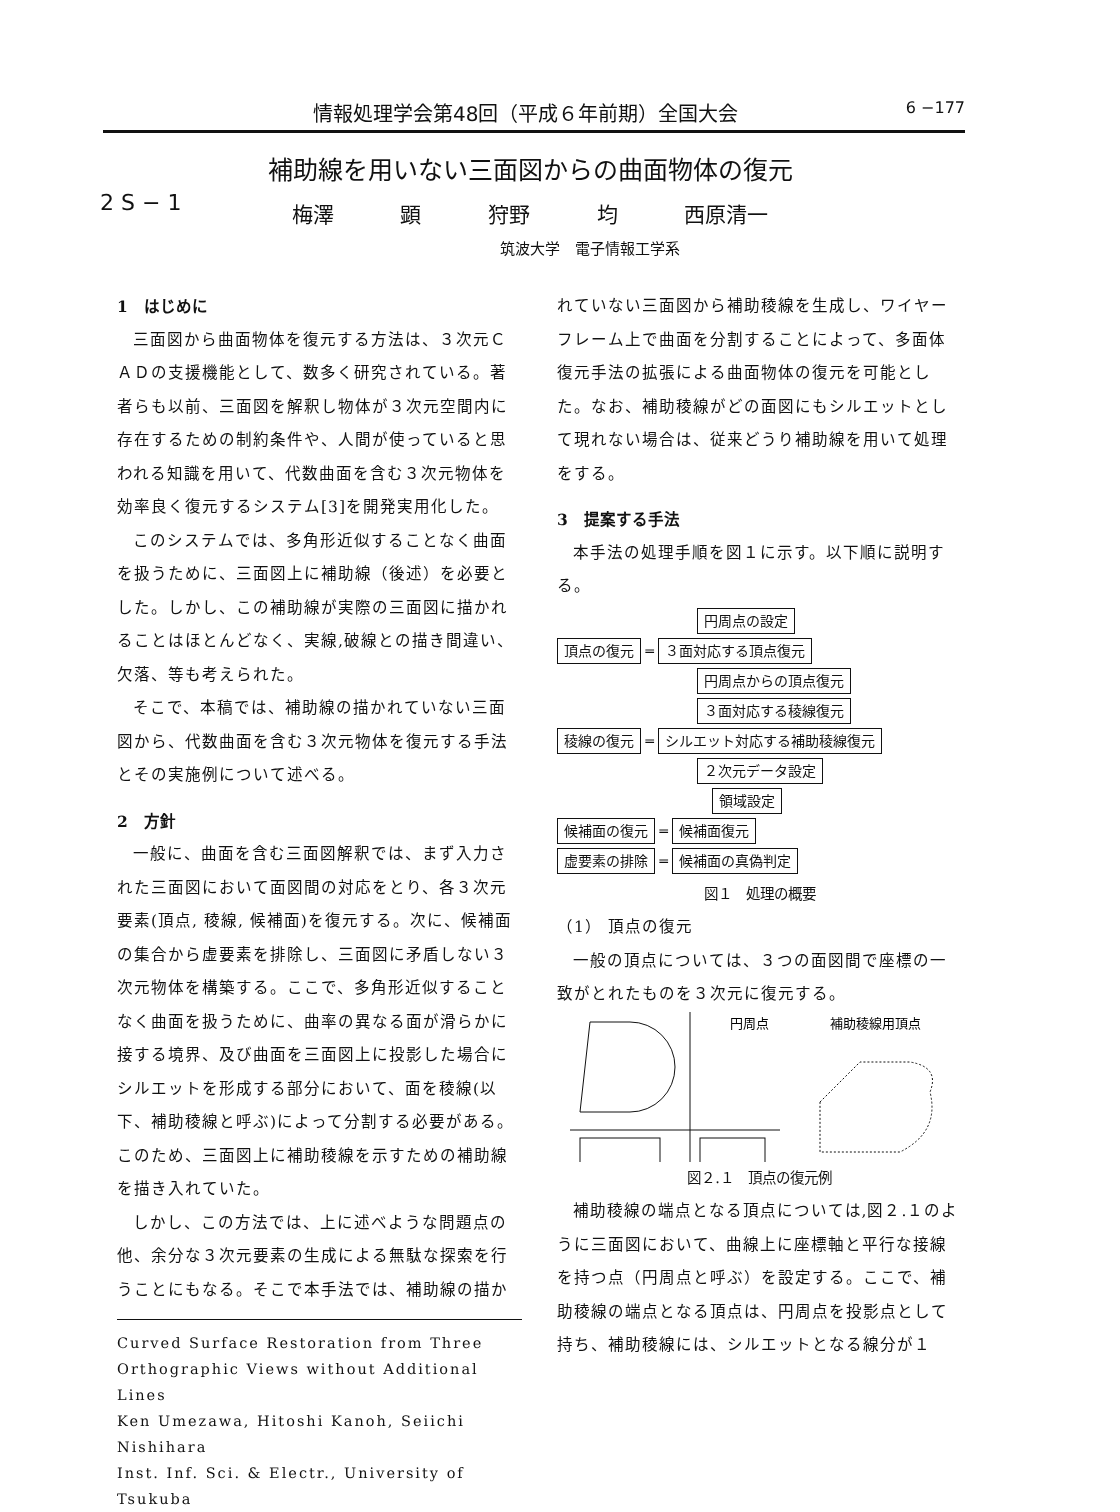情報処理学会第48回（平成６年前期）全国大会 6 −177
補助線を用いない三面図からの曲面物体の復元
2 S − 1
梅澤 顕 狩野 均 西原清一
筑波大学　電子情報工学系
1　はじめに
三面図から曲面物体を復元する方法は、３次元ＣＡＤの支援機能として、数多く研究されている。著者らも以前、三面図を解釈し物体が３次元空間内に存在するための制約条件や、人間が使っていると思われる知識を用いて、代数曲面を含む３次元物体を効率良く復元するシステム[3]を開発実用化した。
このシステムでは、多角形近似することなく曲面を扱うために、三面図上に補助線（後述）を必要とした。しかし、この補助線が実際の三面図に描かれることはほとんどなく、実線,破線との描き間違い、欠落、等も考えられた。
そこで、本稿では、補助線の描かれていない三面図から、代数曲面を含む３次元物体を復元する手法とその実施例について述べる。
2　方針
一般に、曲面を含む三面図解釈では、まず入力された三面図において面図間の対応をとり、各３次元要素(頂点, 稜線, 候補面)を復元する。次に、候補面の集合から虚要素を排除し、三面図に矛盾しない３次元物体を構築する。ここで、多角形近似することなく曲面を扱うために、曲率の異なる面が滑らかに接する境界、及び曲面を三面図上に投影した場合にシルエットを形成する部分において、面を稜線(以下、補助稜線と呼ぶ)によって分割する必要がある。このため、三面図上に補助稜線を示すための補助線を描き入れていた。
しかし、この方法では、上に述べような問題点の他、余分な３次元要素の生成による無駄な探索を行うことにもなる。そこで本手法では、補助線の描か
Curved Surface Restoration from Three Orthographic Views without Additional Lines
Ken Umezawa, Hitoshi Kanoh, Seiichi Nishihara
Inst. Inf. Sci. & Electr., University of Tsukuba
れていない三面図から補助稜線を生成し、ワイヤーフレーム上で曲面を分割することによって、多面体復元手法の拡張による曲面物体の復元を可能とした。なお、補助稜線がどの面図にもシルエットとして現れない場合は、従来どうり補助線を用いて処理をする。
3　提案する手法
本手法の処理手順を図１に示す。以下順に説明する。
円周点の設定
頂点の復元 ═ ３面対応する頂点復元
円周点からの頂点復元
３面対応する稜線復元
稜線の復元 ═ シルエット対応する補助稜線復元
２次元データ設定
領域設定
候補面の復元 ═ 候補面復元
虚要素の排除 ═ 候補面の真偽判定
図１　処理の概要
（1） 頂点の復元
一般の頂点については、３つの面図間で座標の一致がとれたものを３次元に復元する。
円周点
補助稜線用頂点
図２.１　頂点の復元例
補助稜線の端点となる頂点については,図２.１のように三面図において、曲線上に座標軸と平行な接線を持つ点（円周点と呼ぶ）を設定する。ここで、補助稜線の端点となる頂点は、円周点を投影点として持ち、補助稜線には、シルエットとなる線分が１